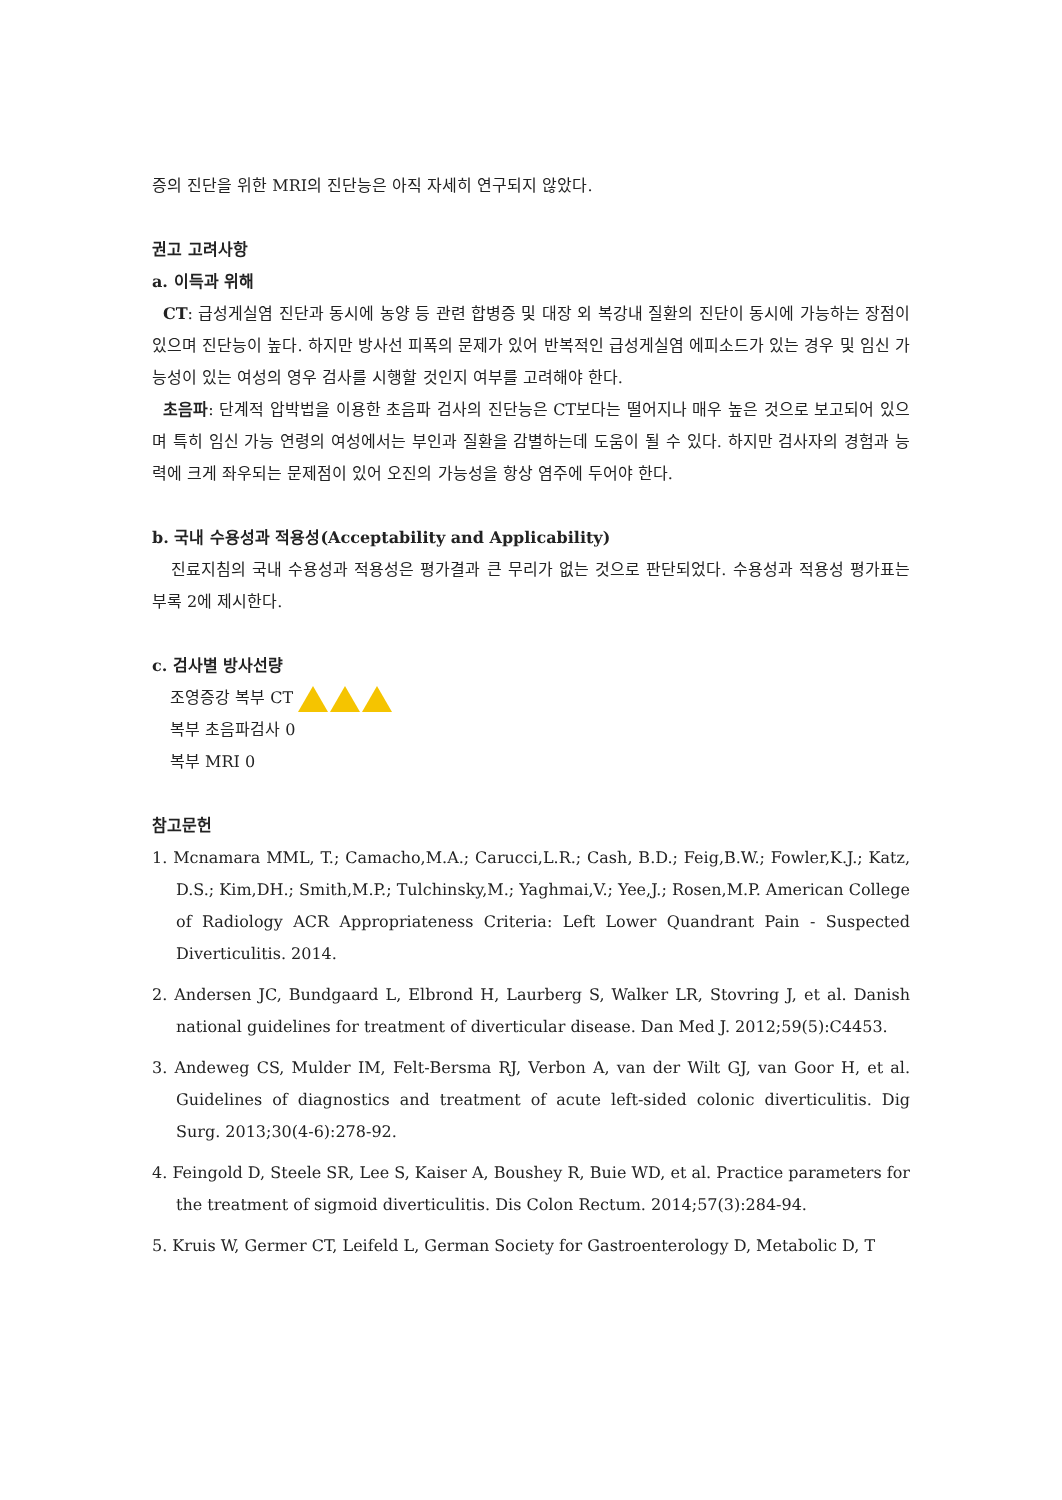증의 진단을 위한 MRI의 진단능은 아직 자세히 연구되지 않았다.
권고 고려사항
a. 이득과 위해
CT: 급성게실염 진단과 동시에 농양 등 관련 합병증 및 대장 외 복강내 질환의 진단이 동시에 가능하는 장점이 있으며 진단능이 높다. 하지만 방사선 피폭의 문제가 있어 반복적인 급성게실염 에피소드가 있는 경우 및 임신 가능성이 있는 여성의 영우 검사를 시행할 것인지 여부를 고려해야 한다.
초음파: 단계적 압박법을 이용한 초음파 검사의 진단능은 CT보다는 떨어지나 매우 높은 것으로 보고되어 있으며 특히 임신 가능 연령의 여성에서는 부인과 질환을 감별하는데 도움이 될 수 있다. 하지만 검사자의 경험과 능력에 크게 좌우되는 문제점이 있어 오진의 가능성을 항상 염주에 두어야 한다.
b. 국내 수용성과 적용성(Acceptability and Applicability)
진료지침의 국내 수용성과 적용성은 평가결과 큰 무리가 없는 것으로 판단되었다. 수용성과 적용성 평가표는 부록 2에 제시한다.
c. 검사별 방사선량
조영증강 복부 CT
복부 초음파검사 0
복부 MRI 0
참고문헌
1. Mcnamara MML, T.; Camacho,M.A.; Carucci,L.R.; Cash, B.D.; Feig,B.W.; Fowler,K.J.; Katz, D.S.; Kim,DH.; Smith,M.P.; Tulchinsky,M.; Yaghmai,V.; Yee,J.; Rosen,M.P. American College of Radiology ACR Appropriateness Criteria: Left Lower Quandrant Pain - Suspected Diverticulitis. 2014.
2. Andersen JC, Bundgaard L, Elbrond H, Laurberg S, Walker LR, Stovring J, et al. Danish national guidelines for treatment of diverticular disease. Dan Med J. 2012;59(5):C4453.
3. Andeweg CS, Mulder IM, Felt-Bersma RJ, Verbon A, van der Wilt GJ, van Goor H, et al. Guidelines of diagnostics and treatment of acute left-sided colonic diverticulitis. Dig Surg. 2013;30(4-6):278-92.
4. Feingold D, Steele SR, Lee S, Kaiser A, Boushey R, Buie WD, et al. Practice parameters for the treatment of sigmoid diverticulitis. Dis Colon Rectum. 2014;57(3):284-94.
5. Kruis W, Germer CT, Leifeld L, German Society for Gastroenterology D, Metabolic D, T